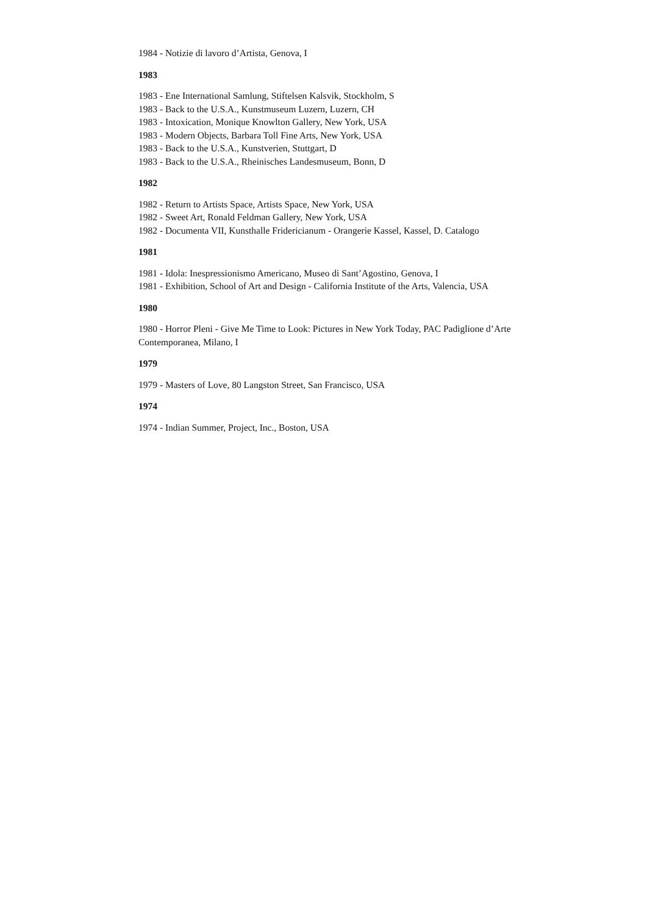1984 - Notizie di lavoro d’Artista, Genova, I
1983
1983 - Ene International Samlung, Stiftelsen Kalsvik, Stockholm, S
1983 - Back to the U.S.A., Kunstmuseum Luzern, Luzern, CH
1983 - Intoxication, Monique Knowlton Gallery, New York, USA
1983 - Modern Objects, Barbara Toll Fine Arts, New York, USA
1983 - Back to the U.S.A., Kunstverien, Stuttgart, D
1983 - Back to the U.S.A., Rheinisches Landesmuseum, Bonn, D
1982
1982 - Return to Artists Space, Artists Space, New York, USA
1982 - Sweet Art, Ronald Feldman Gallery, New York, USA
1982 - Documenta VII, Kunsthalle Fridericianum - Orangerie Kassel, Kassel, D. Catalogo
1981
1981 - Idola: Inespressionismo Americano, Museo di Sant’Agostino, Genova, I
1981 - Exhibition, School of Art and Design - California Institute of the Arts, Valencia, USA
1980
1980 - Horror Pleni - Give Me Time to Look: Pictures in New York Today, PAC Padiglione d’Arte Contemporanea, Milano, I
1979
1979 - Masters of Love, 80 Langston Street, San Francisco, USA
1974
1974 - Indian Summer, Project, Inc., Boston, USA